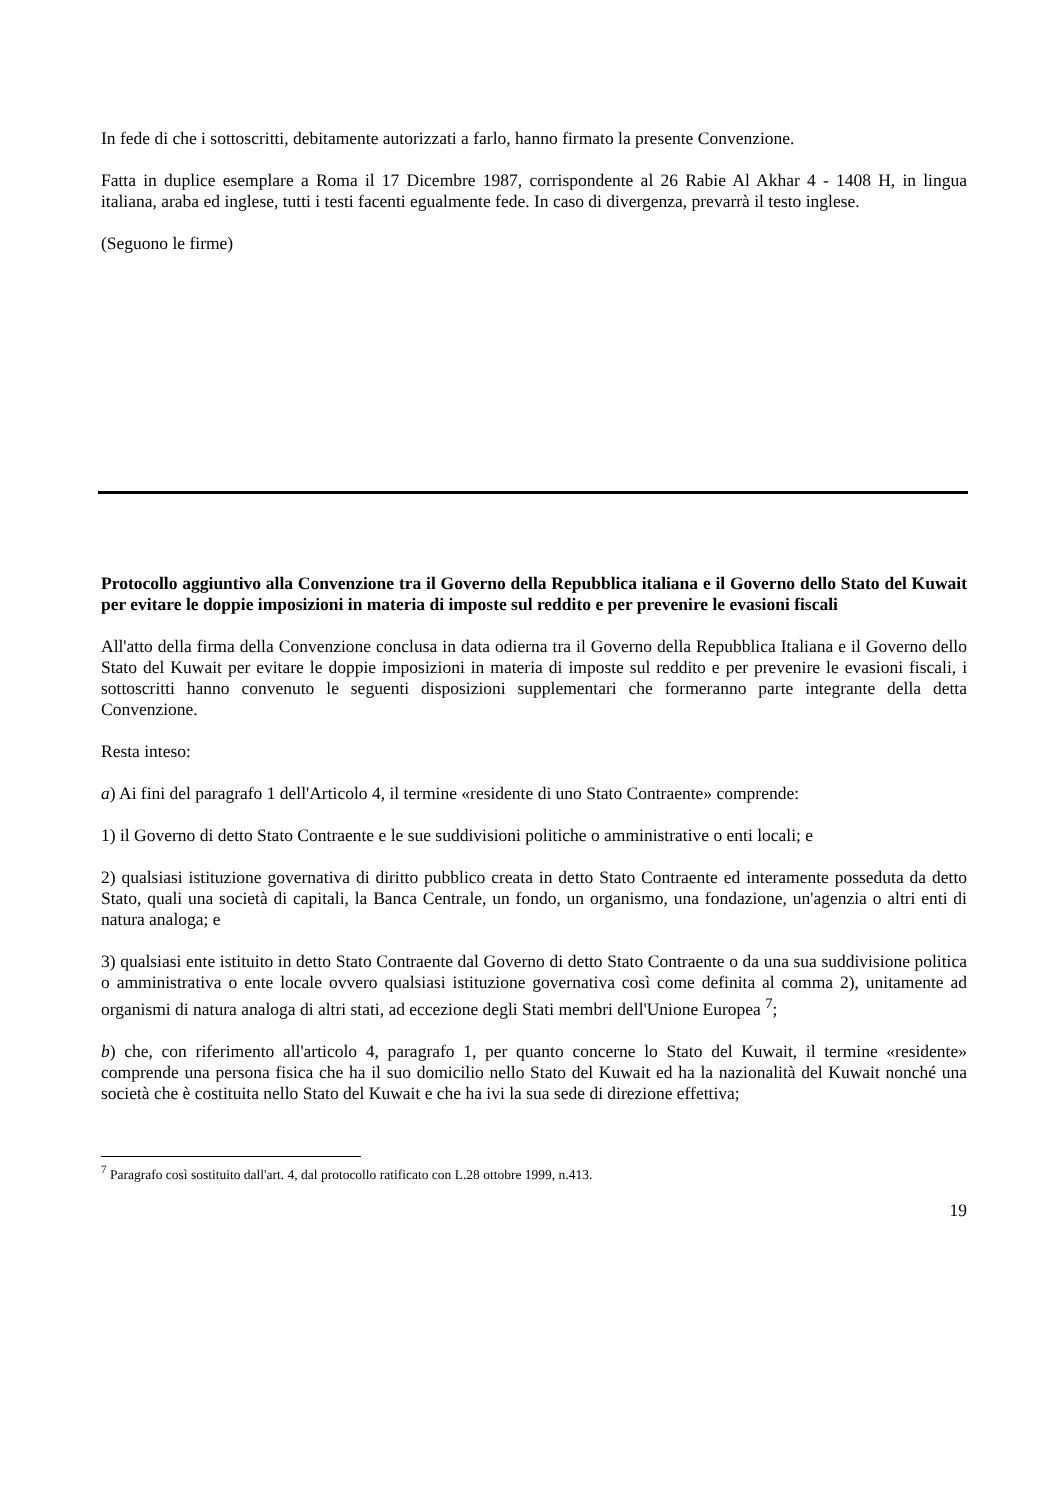In fede di che i sottoscritti, debitamente autorizzati a farlo, hanno firmato la presente Convenzione.
Fatta in duplice esemplare a Roma il 17 Dicembre 1987, corrispondente al 26 Rabie Al Akhar 4 - 1408 H, in lingua italiana, araba ed inglese, tutti i testi facenti egualmente fede. In caso di divergenza, prevarrà il testo inglese.
(Seguono le firme)
Protocollo aggiuntivo alla Convenzione tra il Governo della Repubblica italiana e il Governo dello Stato del Kuwait per evitare le doppie imposizioni in materia di imposte sul reddito e per prevenire le evasioni fiscali
All'atto della firma della Convenzione conclusa in data odierna tra il Governo della Repubblica Italiana e il Governo dello Stato del Kuwait per evitare le doppie imposizioni in materia di imposte sul reddito e per prevenire le evasioni fiscali, i sottoscritti hanno convenuto le seguenti disposizioni supplementari che formeranno parte integrante della detta Convenzione.
Resta inteso:
a) Ai fini del paragrafo 1 dell'Articolo 4, il termine «residente di uno Stato Contraente» comprende:
1) il Governo di detto Stato Contraente e le sue suddivisioni politiche o amministrative o enti locali; e
2) qualsiasi istituzione governativa di diritto pubblico creata in detto Stato Contraente ed interamente posseduta da detto Stato, quali una società di capitali, la Banca Centrale, un fondo, un organismo, una fondazione, un'agenzia o altri enti di natura analoga; e
3) qualsiasi ente istituito in detto Stato Contraente dal Governo di detto Stato Contraente o da una sua suddivisione politica o amministrativa o ente locale ovvero qualsiasi istituzione governativa così come definita al comma 2), unitamente ad organismi di natura analoga di altri stati, ad eccezione degli Stati membri dell'Unione Europea <sup>7</sup>;
b) che, con riferimento all'articolo 4, paragrafo 1, per quanto concerne lo Stato del Kuwait, il termine «residente» comprende una persona fisica che ha il suo domicilio nello Stato del Kuwait ed ha la nazionalità del Kuwait nonché una società che è costituita nello Stato del Kuwait e che ha ivi la sua sede di direzione effettiva;
<sup>7</sup> Paragrafo così sostituito dall'art. 4, dal protocollo ratificato con L.28 ottobre 1999, n.413.
19